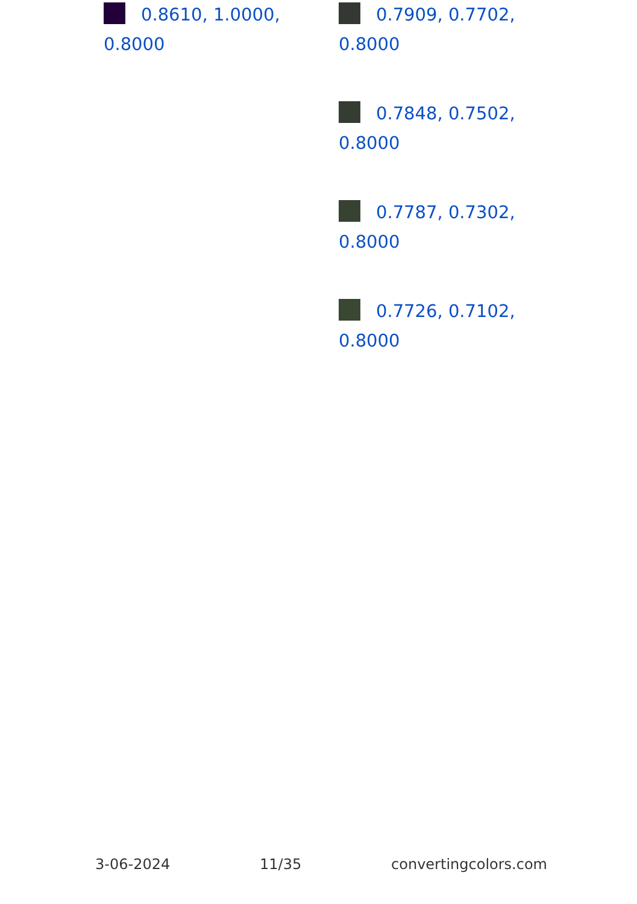0.8610, 1.0000, 0.8000 0.7909, 0.7702, 0.8000
0.7848, 0.7502, 0.8000
0.7787, 0.7302, 0.8000
0.7726, 0.7102, 0.8000
3-06-2024 11/35 convertingcolors.com